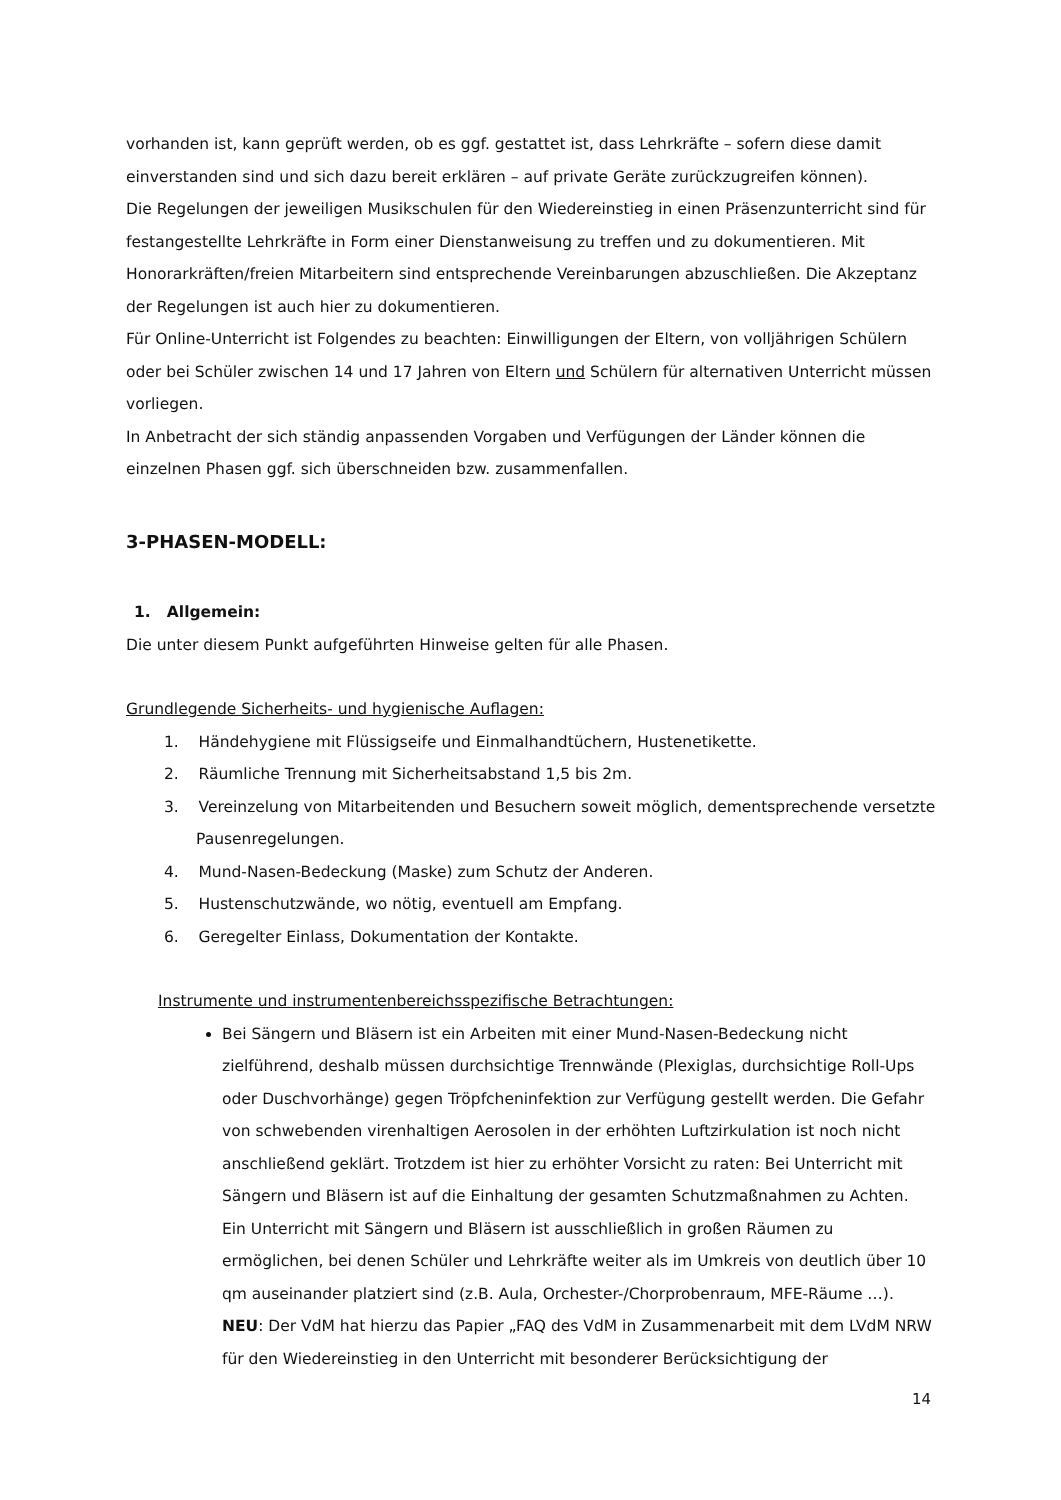vorhanden ist, kann geprüft werden, ob es ggf. gestattet ist, dass Lehrkräfte – sofern diese damit einverstanden sind und sich dazu bereit erklären – auf private Geräte zurückzugreifen können).
Die Regelungen der jeweiligen Musikschulen für den Wiedereinstieg in einen Präsenzunterricht sind für festangestellte Lehrkräfte in Form einer Dienstanweisung zu treffen und zu dokumentieren. Mit Honorarkräften/freien Mitarbeitern sind entsprechende Vereinbarungen abzuschließen. Die Akzeptanz der Regelungen ist auch hier zu dokumentieren.
Für Online-Unterricht ist Folgendes zu beachten: Einwilligungen der Eltern, von volljährigen Schülern oder bei Schüler zwischen 14 und 17 Jahren von Eltern und Schülern für alternativen Unterricht müssen vorliegen.
In Anbetracht der sich ständig anpassenden Vorgaben und Verfügungen der Länder können die einzelnen Phasen ggf. sich überschneiden bzw. zusammenfallen.
3-PHASEN-MODELL:
1. Allgemein:
Die unter diesem Punkt aufgeführten Hinweise gelten für alle Phasen.
Grundlegende Sicherheits- und hygienische Auflagen:
1. Händehygiene mit Flüssigseife und Einmalhandtüchern, Hustenetikette.
2. Räumliche Trennung mit Sicherheitsabstand 1,5 bis 2m.
3. Vereinzelung von Mitarbeitenden und Besuchern soweit möglich, dementsprechende versetzte Pausenregelungen.
4. Mund-Nasen-Bedeckung (Maske) zum Schutz der Anderen.
5. Hustenschutzwände, wo nötig, eventuell am Empfang.
6. Geregelter Einlass, Dokumentation der Kontakte.
Instrumente und instrumentenbereichsspezifische Betrachtungen:
Bei Sängern und Bläsern ist ein Arbeiten mit einer Mund-Nasen-Bedeckung nicht zielführend, deshalb müssen durchsichtige Trennwände (Plexiglas, durchsichtige Roll-Ups oder Duschvorhänge) gegen Tröpfcheninfektion zur Verfügung gestellt werden. Die Gefahr von schwebenden virenhaltigen Aerosolen in der erhöhten Luftzirkulation ist noch nicht anschließend geklärt. Trotzdem ist hier zu erhöhter Vorsicht zu raten: Bei Unterricht mit Sängern und Bläsern ist auf die Einhaltung der gesamten Schutzmaßnahmen zu Achten. Ein Unterricht mit Sängern und Bläsern ist ausschließlich in großen Räumen zu ermöglichen, bei denen Schüler und Lehrkräfte weiter als im Umkreis von deutlich über 10 qm auseinander platziert sind (z.B. Aula, Orchester-/Chorprobenraum, MFE-Räume …).
NEU: Der VdM hat hierzu das Papier „FAQ des VdM in Zusammenarbeit mit dem LVdM NRW für den Wiedereinstieg in den Unterricht mit besonderer Berücksichtigung der
14